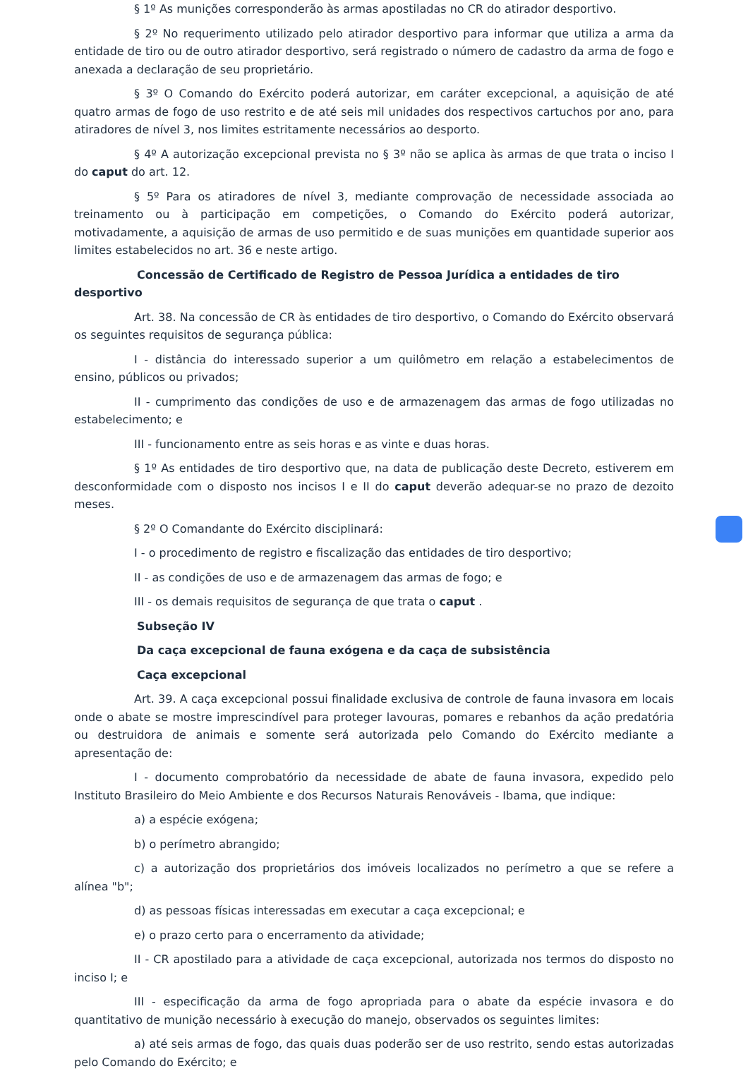§ 1º As munições corresponderão às armas apostiladas no CR do atirador desportivo.
§ 2º No requerimento utilizado pelo atirador desportivo para informar que utiliza a arma da entidade de tiro ou de outro atirador desportivo, será registrado o número de cadastro da arma de fogo e anexada a declaração de seu proprietário.
§ 3º O Comando do Exército poderá autorizar, em caráter excepcional, a aquisição de até quatro armas de fogo de uso restrito e de até seis mil unidades dos respectivos cartuchos por ano, para atiradores de nível 3, nos limites estritamente necessários ao desporto.
§ 4º A autorização excepcional prevista no § 3º não se aplica às armas de que trata o inciso I do caput do art. 12.
§ 5º Para os atiradores de nível 3, mediante comprovação de necessidade associada ao treinamento ou à participação em competições, o Comando do Exército poderá autorizar, motivadamente, a aquisição de armas de uso permitido e de suas munições em quantidade superior aos limites estabelecidos no art. 36 e neste artigo.
Concessão de Certificado de Registro de Pessoa Jurídica a entidades de tiro desportivo
Art. 38. Na concessão de CR às entidades de tiro desportivo, o Comando do Exército observará os seguintes requisitos de segurança pública:
I - distância do interessado superior a um quilômetro em relação a estabelecimentos de ensino, públicos ou privados;
II - cumprimento das condições de uso e de armazenagem das armas de fogo utilizadas no estabelecimento; e
III - funcionamento entre as seis horas e as vinte e duas horas.
§ 1º As entidades de tiro desportivo que, na data de publicação deste Decreto, estiverem em desconformidade com o disposto nos incisos I e II do caput deverão adequar-se no prazo de dezoito meses.
§ 2º O Comandante do Exército disciplinará:
I - o procedimento de registro e fiscalização das entidades de tiro desportivo;
II - as condições de uso e de armazenagem das armas de fogo; e
III - os demais requisitos de segurança de que trata o caput .
Subseção IV
Da caça excepcional de fauna exógena e da caça de subsistência
Caça excepcional
Art. 39. A caça excepcional possui finalidade exclusiva de controle de fauna invasora em locais onde o abate se mostre imprescindível para proteger lavouras, pomares e rebanhos da ação predatória ou destruidora de animais e somente será autorizada pelo Comando do Exército mediante a apresentação de:
I - documento comprobatório da necessidade de abate de fauna invasora, expedido pelo Instituto Brasileiro do Meio Ambiente e dos Recursos Naturais Renováveis - Ibama, que indique:
a) a espécie exógena;
b) o perímetro abrangido;
c) a autorização dos proprietários dos imóveis localizados no perímetro a que se refere a alínea "b";
d) as pessoas físicas interessadas em executar a caça excepcional; e
e) o prazo certo para o encerramento da atividade;
II - CR apostilado para a atividade de caça excepcional, autorizada nos termos do disposto no inciso I; e
III - especificação da arma de fogo apropriada para o abate da espécie invasora e do quantitativo de munição necessário à execução do manejo, observados os seguintes limites:
a) até seis armas de fogo, das quais duas poderão ser de uso restrito, sendo estas autorizadas pelo Comando do Exército; e